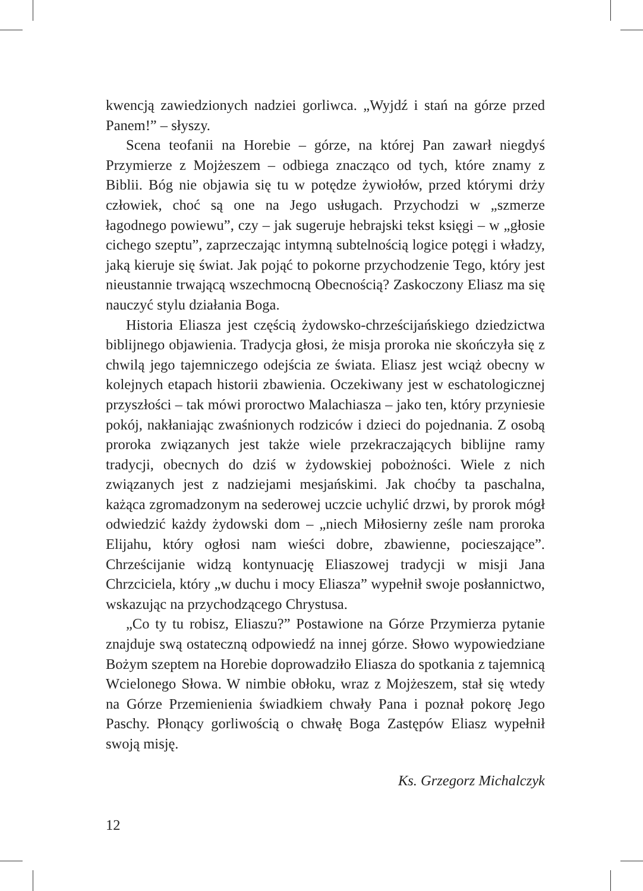kwencją zawiedzionych nadziei gorliwca. „Wyjdź i stań na górze przed Panem!” – słyszy.
Scena teofanii na Horebie – górze, na której Pan zawarł niegdyś Przymierze z Mojżeszem – odbiega znacząco od tych, które znamy z Biblii. Bóg nie objawia się tu w potędze żywiołów, przed którymi drży człowiek, choć są one na Jego usługach. Przychodzi w „szmerze łagodnego powiewu”, czy – jak sugeruje hebrajski tekst księgi – w „głosie cichego szeptu”, zaprzeczając intymną subtelnością logice potęgi i władzy, jaką kieruje się świat. Jak pojąć to pokorne przychodzenie Tego, który jest nieustannie trwającą wszechmocną Obecnością? Zaskoczony Eliasz ma się nauczyć stylu działania Boga.
Historia Eliasza jest częścią żydowsko-chrześcijańskiego dziedzictwa biblijnego objawienia. Tradycja głosi, że misja proroka nie skończyła się z chwilą jego tajemniczego odejścia ze świata. Eliasz jest wciąż obecny w kolejnych etapach historii zbawienia. Oczekiwany jest w eschatologicznej przyszłości – tak mówi proroctwo Malachiasza – jako ten, który przyniesie pokój, nakłaniając zwaśnionych rodziców i dzieci do pojednania. Z osobą proroka związanych jest także wiele przekraczających biblijne ramy tradycji, obecnych do dziś w żydowskiej pobożności. Wiele z nich związanych jest z nadziejami mesjańskimi. Jak choćby ta paschalna, każąca zgromadzonym na sederowej uczcie uchylić drzwi, by prorok mógł odwiedzić każdy żydowski dom – „niech Miłosierny ześle nam proroka Elijahu, który ogłosi nam wieści dobre, zbawienne, pocieszające”. Chrześcijanie widzą kontynuację Eliaszowej tradycji w misji Jana Chrzciciela, który „w duchu i mocy Eliasza” wypełnił swoje posłannictwo, wskazując na przychodzącego Chrystusa.
„Co ty tu robisz, Eliaszu?” Postawione na Górze Przymierza pytanie znajduje swą ostateczną odpowiedź na innej górze. Słowo wypowiedziane Bożym szeptem na Horebie doprowadziło Eliasza do spotkania z tajemnicą Wcielonego Słowa. W nimbie obłoku, wraz z Mojżeszem, stał się wtedy na Górze Przemienienia świadkiem chwały Pana i poznał pokorę Jego Paschy. Płonący gorliwością o chwałę Boga Zastępów Eliasz wypełnił swoją misję.
Ks. Grzegorz Michalczyk
12